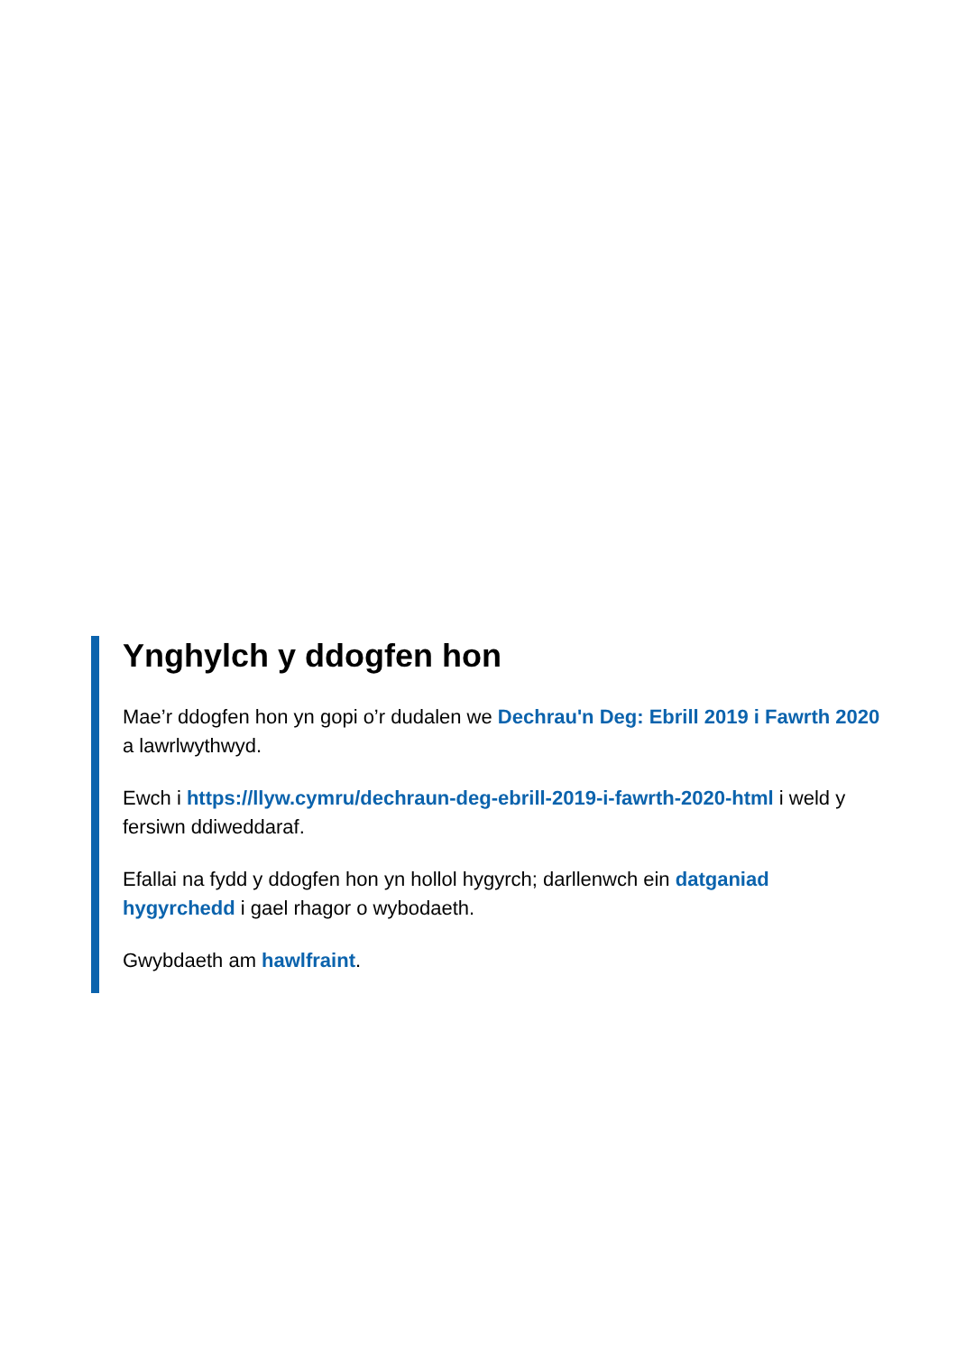Ynghylch y ddogfen hon
Mae’r ddogfen hon yn gopi o’r dudalen we Dechrau'n Deg: Ebrill 2019 i Fawrth 2020 a lawrlwythwyd.
Ewch i https://llyw.cymru/dechraun-deg-ebrill-2019-i-fawrth-2020-html i weld y fersiwn ddiweddaraf.
Efallai na fydd y ddogfen hon yn hollol hygyrch; darllenwch ein datganiad hygyrchedd i gael rhagor o wybodaeth.
Gwybdaeth am hawlfraint.